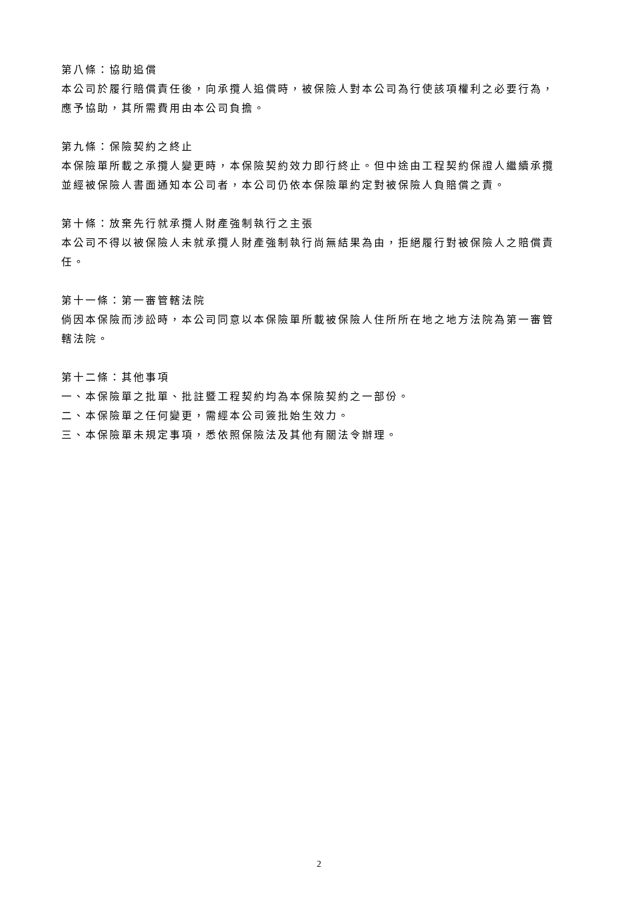第八條：協助追償
本公司於履行賠償責任後，向承攬人追償時，被保險人對本公司為行使該項權利之必要行為，應予協助，其所需費用由本公司負擔。
第九條：保險契約之終止
本保險單所載之承攬人變更時，本保險契約效力即行終止。但中途由工程契約保證人繼續承攬並經被保險人書面通知本公司者，本公司仍依本保險單約定對被保險人負賠償之責。
第十條：放棄先行就承攬人財產強制執行之主張
本公司不得以被保險人未就承攬人財產強制執行尚無結果為由，拒絕履行對被保險人之賠償責任。
第十一條：第一審管轄法院
倘因本保險而涉訟時，本公司同意以本保險單所載被保險人住所所在地之地方法院為第一審管轄法院。
第十二條：其他事項
一、本保險單之批單、批註暨工程契約均為本保險契約之一部份。
二、本保險單之任何變更，需經本公司簽批始生效力。
三、本保險單未規定事項，悉依照保險法及其他有關法令辦理。
2